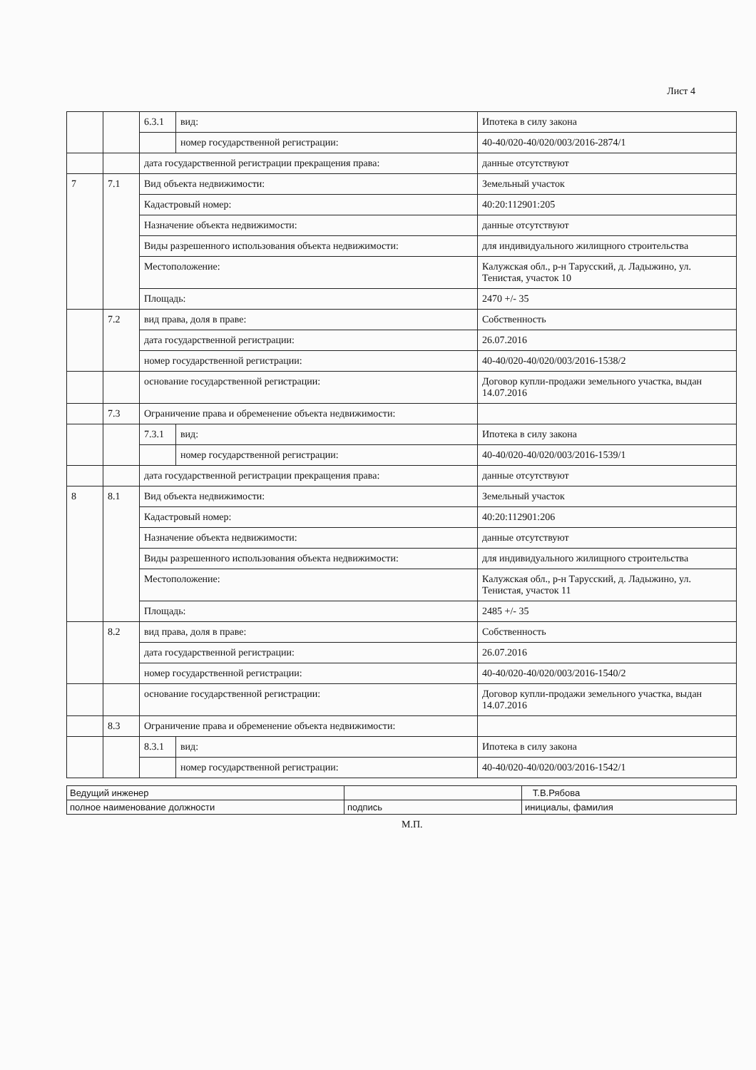Лист 4
| | | 6.3.1 | вид: | Ипотека в силу закона |
| | | | номер государственной регистрации: | 40-40/020-40/020/003/2016-2874/1 |
| | | дата государственной регистрации прекращения права: | | данные отсутствуют |
| 7 | 7.1 | Вид объекта недвижимости: | | Земельный участок |
| | | Кадастровый номер: | | 40:20:112901:205 |
| | | Назначение объекта недвижимости: | | данные отсутствуют |
| | | Виды разрешенного использования объекта недвижимости: | | для индивидуального жилищного строительства |
| | | Местоположение: | | Калужская обл., р-н Тарусский, д. Ладыжино, ул. Тенистая, участок 10 |
| | | Площадь: | | 2470 +/- 35 |
| | 7.2 | вид права, доля в праве: | | Собственность |
| | | дата государственной регистрации: | | 26.07.2016 |
| | | номер государственной регистрации: | | 40-40/020-40/020/003/2016-1538/2 |
| | | основание государственной регистрации: | | Договор купли-продажи земельного участка, выдан 14.07.2016 |
| | 7.3 | Ограничение права и обременение объекта недвижимости: | | |
| | | 7.3.1 | вид: | Ипотека в силу закона |
| | | | номер государственной регистрации: | 40-40/020-40/020/003/2016-1539/1 |
| | | дата государственной регистрации прекращения права: | | данные отсутствуют |
| 8 | 8.1 | Вид объекта недвижимости: | | Земельный участок |
| | | Кадастровый номер: | | 40:20:112901:206 |
| | | Назначение объекта недвижимости: | | данные отсутствуют |
| | | Виды разрешенного использования объекта недвижимости: | | для индивидуального жилищного строительства |
| | | Местоположение: | | Калужская обл., р-н Тарусский, д. Ладыжино, ул. Тенистая, участок 11 |
| | | Площадь: | | 2485 +/- 35 |
| | 8.2 | вид права, доля в праве: | | Собственность |
| | | дата государственной регистрации: | | 26.07.2016 |
| | | номер государственной регистрации: | | 40-40/020-40/020/003/2016-1540/2 |
| | | основание государственной регистрации: | | Договор купли-продажи земельного участка, выдан 14.07.2016 |
| | 8.3 | Ограничение права и обременение объекта недвижимости: | | |
| | | 8.3.1 | вид: | Ипотека в силу закона |
| | | | номер государственной регистрации: | 40-40/020-40/020/003/2016-1542/1 |
| Ведущий инженер | | Т.В.Рябова |
| полное наименование должности | подпись | инициалы, фамилия |
М.П.